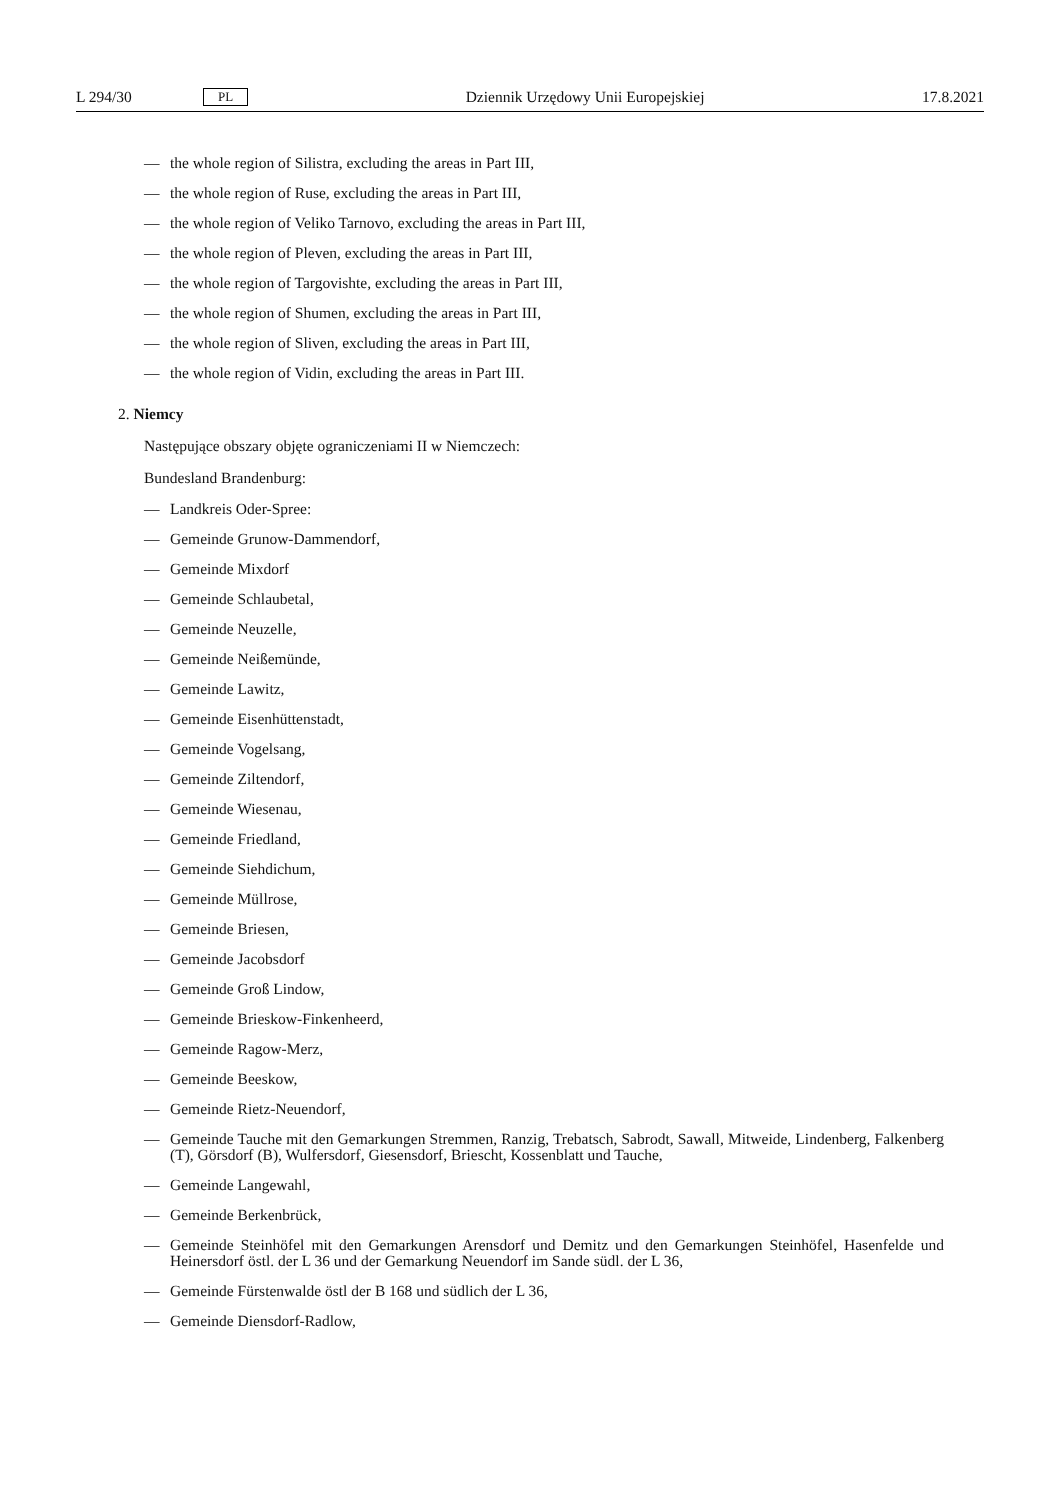L 294/30 PL Dziennik Urzędowy Unii Europejskiej 17.8.2021
— the whole region of Silistra, excluding the areas in Part III,
— the whole region of Ruse, excluding the areas in Part III,
— the whole region of Veliko Tarnovo, excluding the areas in Part III,
— the whole region of Pleven, excluding the areas in Part III,
— the whole region of Targovishte, excluding the areas in Part III,
— the whole region of Shumen, excluding the areas in Part III,
— the whole region of Sliven, excluding the areas in Part III,
— the whole region of Vidin, excluding the areas in Part III.
2. Niemcy
Następujące obszary objęte ograniczeniami II w Niemczech:
Bundesland Brandenburg:
— Landkreis Oder-Spree:
— Gemeinde Grunow-Dammendorf,
— Gemeinde Mixdorf
— Gemeinde Schlaubetal,
— Gemeinde Neuzelle,
— Gemeinde Neißemünde,
— Gemeinde Lawitz,
— Gemeinde Eisenhüttenstadt,
— Gemeinde Vogelsang,
— Gemeinde Ziltendorf,
— Gemeinde Wiesenau,
— Gemeinde Friedland,
— Gemeinde Siehdichum,
— Gemeinde Müllrose,
— Gemeinde Briesen,
— Gemeinde Jacobsdorf
— Gemeinde Groß Lindow,
— Gemeinde Brieskow-Finkenheerd,
— Gemeinde Ragow-Merz,
— Gemeinde Beeskow,
— Gemeinde Rietz-Neuendorf,
— Gemeinde Tauche mit den Gemarkungen Stremmen, Ranzig, Trebatsch, Sabrodt, Sawall, Mitweide, Lindenberg, Falkenberg (T), Görsdorf (B), Wulfersdorf, Giesensdorf, Briescht, Kossenblatt und Tauche,
— Gemeinde Langewahl,
— Gemeinde Berkenbrück,
— Gemeinde Steinhöfel mit den Gemarkungen Arensdorf und Demitz und den Gemarkungen Steinhöfel, Hasenfelde und Heinersdorf östl. der L 36 und der Gemarkung Neuendorf im Sande südl. der L 36,
— Gemeinde Fürstenwalde östl der B 168 und südlich der L 36,
— Gemeinde Diensdorf-Radlow,